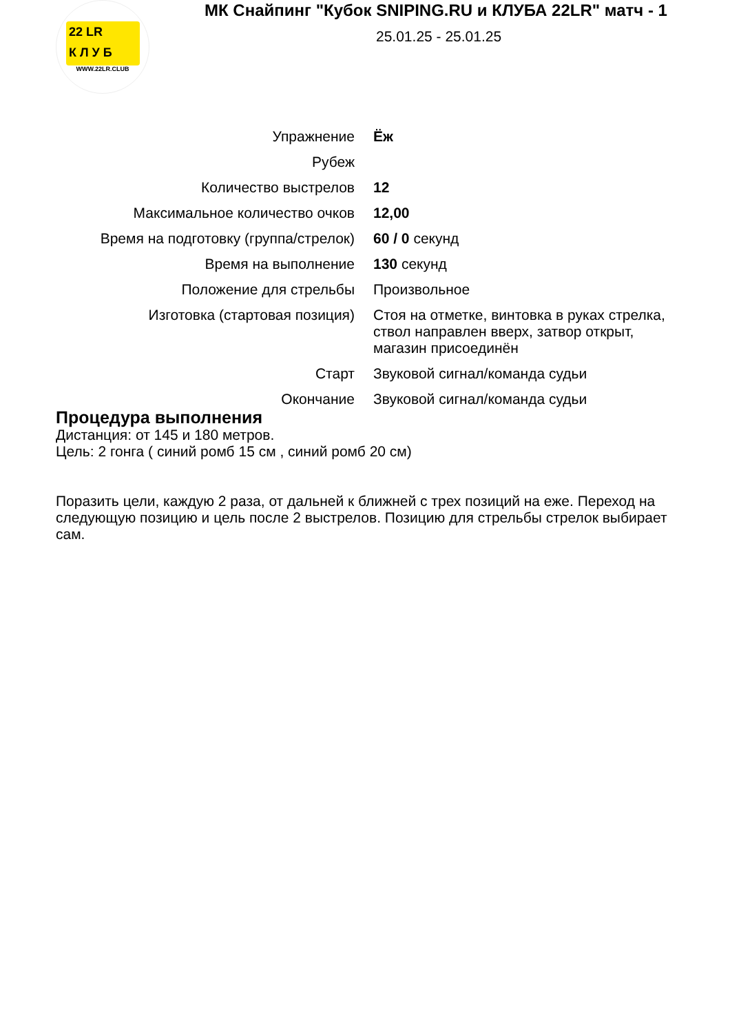22 LR
К Л У Б
WWW.22LR.CLUB
МК Снайпинг "Кубок SNIPING.RU и КЛУБА 22LR" матч - 1
25.01.25 - 25.01.25
| Упражнение | Ёж |
| Рубеж | |
| Количество выстрелов | 12 |
| Максимальное количество очков | 12,00 |
| Время на подготовку (группа/стрелок) | 60 / 0 секунд |
| Время на выполнение | 130 секунд |
| Положение для стрельбы | Произвольное |
| Изготовка (стартовая позиция) | Стоя на отметке, винтовка в руках стрелка, ствол направлен вверх, затвор открыт, магазин присоединён |
| Старт | Звуковой сигнал/команда судьи |
| Окончание | Звуковой сигнал/команда судьи |
Процедура выполнения
Дистанция: от 145 и 180 метров.
Цель: 2 гонга ( синий ромб 15 см , синий ромб 20 см)
Поразить цели, каждую 2 раза, от дальней к ближней с трех позиций на еже. Переход на следующую позицию и цель после 2 выстрелов. Позицию для стрельбы стрелок выбирает сам.